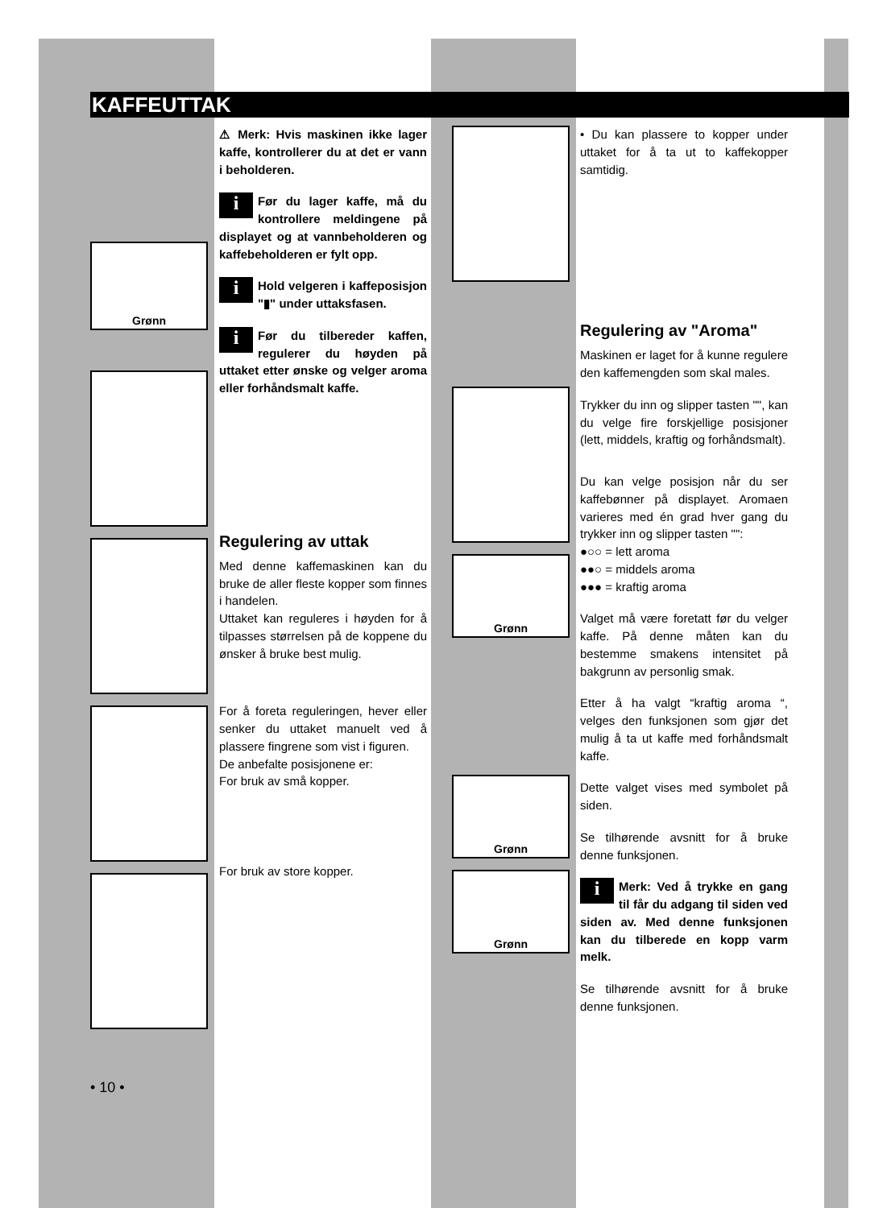KAFFEUTTAK
Grønn
⚠ Merk: Hvis maskinen ikke lager kaffe, kontrollerer du at det er vann i beholderen.
iFør du lager kaffe, må du kontrollere meldingene på displayet og at vannbeholderen og kaffebeholderen er fylt opp.
iHold velgeren i kaffeposisjon "▮" under uttaksfasen.
iFør du tilbereder kaffen, regulerer du høyden på uttaket etter ønske og velger aroma eller forhåndsmalt kaffe.
Regulering av uttak
Med denne kaffemaskinen kan du bruke de aller fleste kopper som finnes i handelen.
Uttaket kan reguleres i høyden for å tilpasses størrelsen på de koppene du ønsker å bruke best mulig.
For å foreta reguleringen, hever eller senker du uttaket manuelt ved å plassere fingrene som vist i figuren.
De anbefalte posisjonene er:
For bruk av små kopper.
For bruk av store kopper.
Grønn
Grønn
Grønn
• Du kan plassere to kopper under uttaket for å ta ut to kaffekopper samtidig.
Regulering av "Aroma"
Maskinen er laget for å kunne regulere den kaffemengden som skal males.
Trykker du inn og slipper tasten "", kan du velge fire forskjellige posisjoner (lett, middels, kraftig og forhåndsmalt).
Du kan velge posisjon når du ser kaffebønner på displayet. Aromaen varieres med én grad hver gang du trykker inn og slipper tasten "":
●○○ = lett aroma
●●○ = middels aroma
●●● = kraftig aroma
Valget må være foretatt før du velger kaffe. På denne måten kan du bestemme smakens intensitet på bakgrunn av personlig smak.
Etter å ha valgt “kraftig aroma “, velges den funksjonen som gjør det mulig å ta ut kaffe med forhåndsmalt kaffe.
Dette valget vises med symbolet på siden.
Se tilhørende avsnitt for å bruke denne funksjonen.
iMerk: Ved å trykke en gang til får du adgang til siden ved siden av. Med denne funksjonen kan du tilberede en kopp varm melk.
Se tilhørende avsnitt for å bruke denne funksjonen.
• 10 •